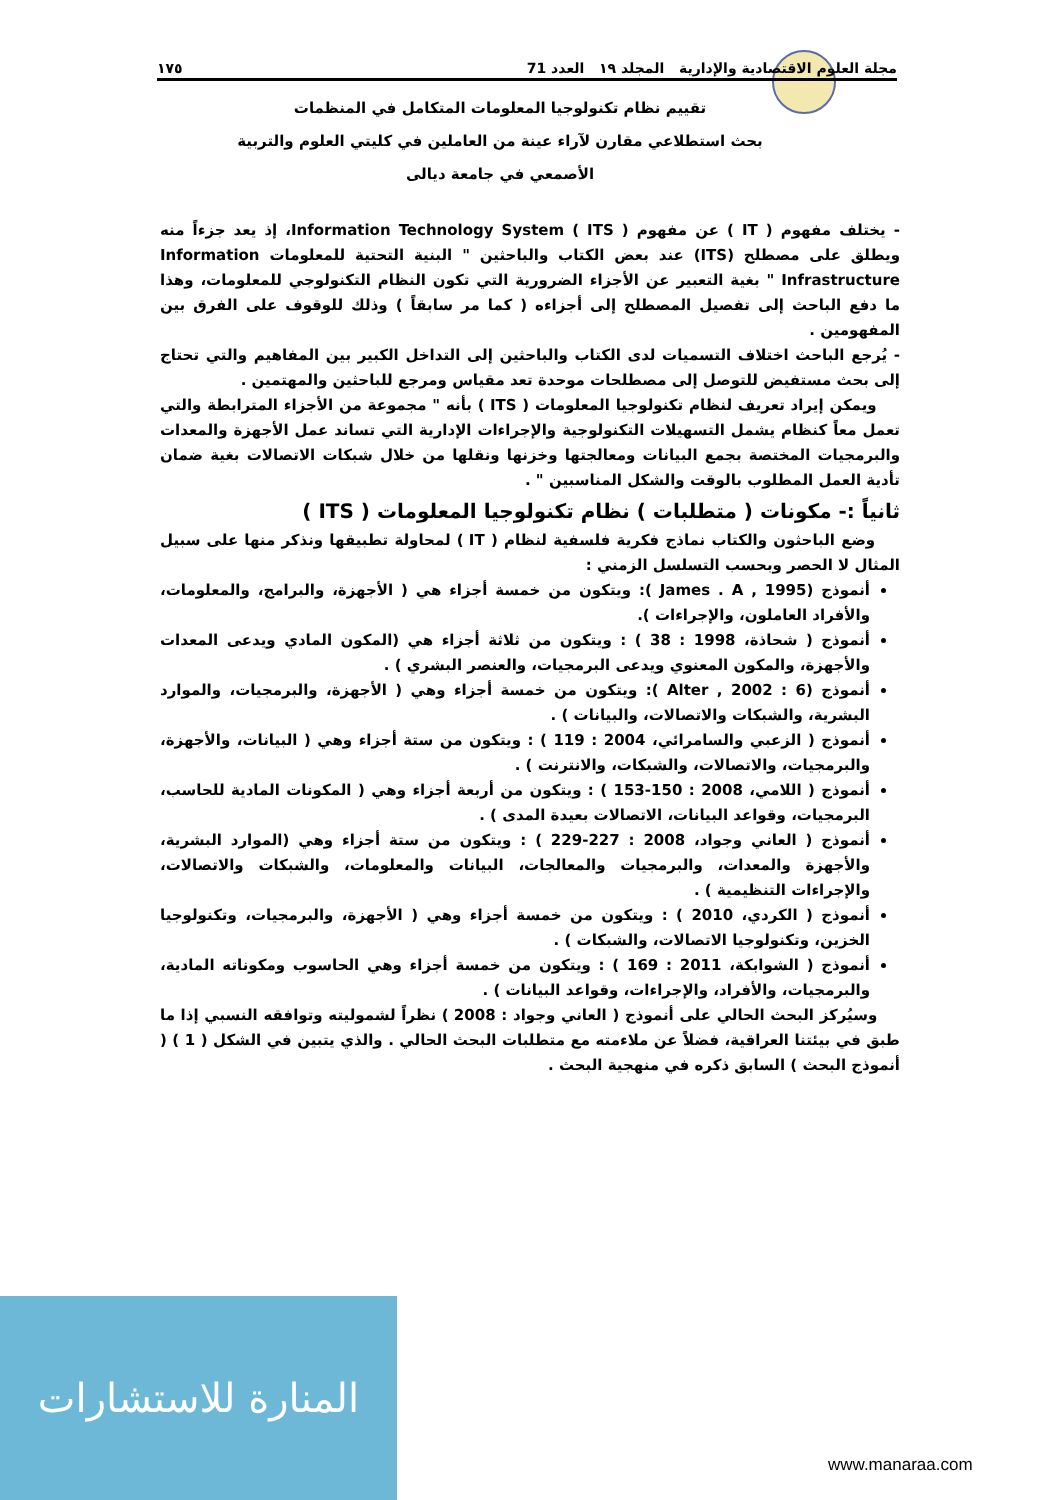مجلة العلوم الاقتصادية والإدارية المجلد ١٩ العدد 71 ١٧٥
تقييم نظام تكنولوجيا المعلومات المتكامل في المنظمات
بحث استطلاعي مقارن لآراء عينة من العاملين في كليتي العلوم والتربية
الأصمعي في جامعة ديالى
- يختلف مفهوم ( IT ) عن مفهوم ( ITS ) Information Technology System، إذ يعد جزءاً منه ويطلق على مصطلح (ITS) عند بعض الكتاب والباحثين " البنية التحتية للمعلومات Information Infrastructure " بغية التعبير عن الأجزاء الضرورية التي تكون النظام التكنولوجي للمعلومات، وهذا ما دفع الباحث إلى تفصيل المصطلح إلى أجزاءه ( كما مر سابقاً ) وذلك للوقوف على الفرق بين المفهومين .
- يُرجع الباحث اختلاف التسميات لدى الكتاب والباحثين إلى التداخل الكبير بين المفاهيم والتي تحتاج إلى بحث مستفيض للتوصل إلى مصطلحات موحدة تعد مقياس ومرجع للباحثين والمهتمين .
ويمكن إيراد تعريف لنظام تكنولوجيا المعلومات ( ITS ) بأنه " مجموعة من الأجزاء المترابطة والتي تعمل معاً كنظام يشمل التسهيلات التكنولوجية والإجراءات الإدارية التي تساند عمل الأجهزة والمعدات والبرمجيات المختصة بجمع البيانات ومعالجتها وخزنها ونقلها من خلال شبكات الاتصالات بغية ضمان تأدية العمل المطلوب بالوقت والشكل المناسبين " .
ثانياً :- مكونات ( متطلبات ) نظام تكنولوجيا المعلومات ( ITS )
وضع الباحثون والكتاب نماذج فكرية فلسفية لنظام ( IT ) لمحاولة تطبيقها ونذكر منها على سبيل المثال لا الحصر وبحسب التسلسل الزمني :
أنموذج (James . A , 1995 ): ويتكون من خمسة أجزاء هي ( الأجهزة، والبرامج، والمعلومات، والأفراد العاملون، والإجراءات ).
أنموذج ( شحاذة، 1998 : 38 ) : ويتكون من ثلاثة أجزاء هي (المكون المادي ويدعى المعدات والأجهزة، والمكون المعنوي ويدعى البرمجيات، والعنصر البشري ) .
أنموذج (Alter , 2002 : 6 ): ويتكون من خمسة أجزاء وهي ( الأجهزة، والبرمجيات، والموارد البشرية، والشبكات والاتصالات، والبيانات ) .
أنموذج ( الزعبي والسامرائي، 2004 : 119 ) : ويتكون من ستة أجزاء وهي ( البيانات، والأجهزة، والبرمجيات، والاتصالات، والشبكات، والانترنت ) .
أنموذج ( اللامي، 2008 : 150-153 ) : ويتكون من أربعة أجزاء وهي ( المكونات المادية للحاسب، البرمجيات، وقواعد البيانات، الاتصالات بعيدة المدى ) .
أنموذج ( العاني وجواد، 2008 : 227-229 ) : ويتكون من ستة أجزاء وهي (الموارد البشرية، والأجهزة والمعدات، والبرمجيات والمعالجات، البيانات والمعلومات، والشبكات والاتصالات، والإجراءات التنظيمية ) .
أنموذج ( الكردي، 2010 ) : ويتكون من خمسة أجزاء وهي ( الأجهزة، والبرمجيات، وتكنولوجيا الخزين، وتكنولوجيا الاتصالات، والشبكات ) .
أنموذج ( الشوابكة، 2011 : 169 ) : ويتكون من خمسة أجزاء وهي الحاسوب ومكوناته المادية، والبرمجيات، والأفراد، والإجراءات، وقواعد البيانات ) .
وسيُركز البحث الحالي على أنموذج ( العاني وجواد : 2008 ) نظراً لشموليته وتوافقه النسبي إذا ما طبق في بيئتنا العراقية، فضلاً عن ملاءمته مع متطلبات البحث الحالي . والذي يتبين في الشكل ( 1 ) ( أنموذج البحث ) السابق ذكره في منهجية البحث .
المنارة للاستشارات
www.manaraa.com